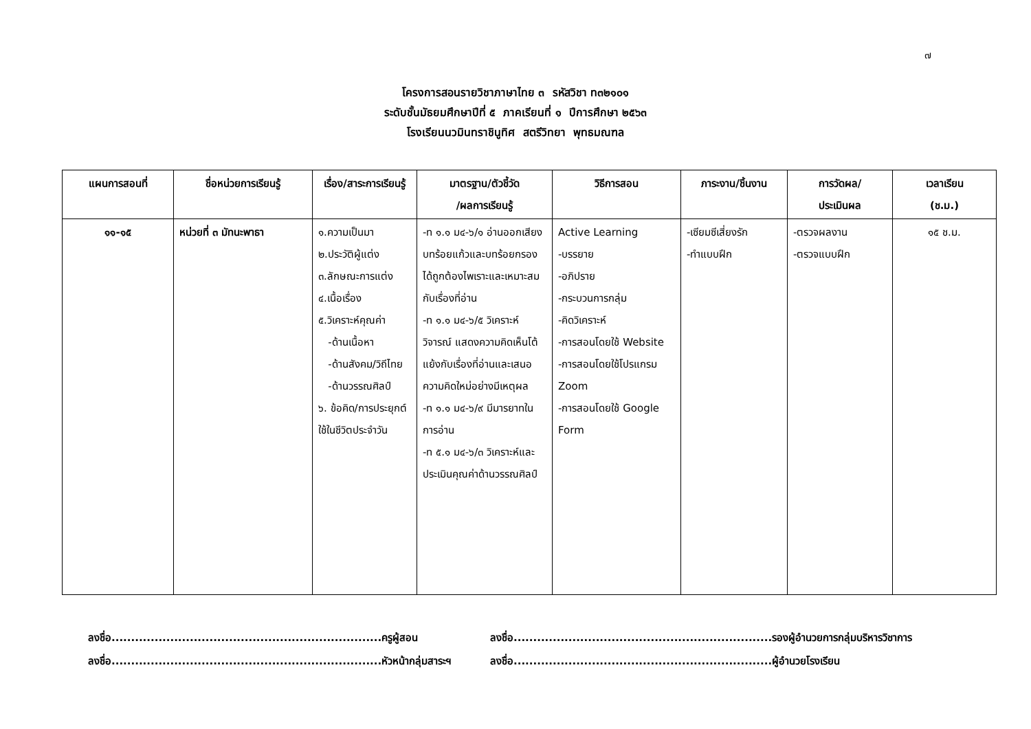๗
โครงการสอนรายวิชาภาษาไทย ๓ รหัสวิชา ท๓๒๑๐๑
ระดับชั้นมัธยมศึกษาปีที่ ๕ ภาคเรียนที่ ๑ ปีการศึกษา ๒๕๖๓
โรงเรียนนวมินทราชินูทิศ สตรีวิทยา พุทธมณฑล
| แผนการสอนที่ | ชื่อหน่วยการเรียนรู้ | เรื่อง/สาระการเรียนรู้ | มาตรฐาน/ตัวชี้วัด /ผลการเรียนรู้ | วิธีการสอน | ภาระงาน/ชิ้นงาน | การวัดผล/ ประเมินผล | เวลาเรียน (ช.ม.) |
| --- | --- | --- | --- | --- | --- | --- | --- |
| ๑๑-๑๕ | หน่วยที่ ๓ มัทนะพาธา | ๑.ความเป็นมา ๒.ประวัติผู้แต่ง ๓.ลักษณะการแต่ง ๔.เนื้อเรื่อง ๕.วิเคราะห์คุณค่า -ด้านเนื้อหา -ด้านสังคม/วิถีไทย -ด้านวรรณศิลป์ ๖. ข้อคิด/การประยุกต์ใช้ในชีวิตประจำวัน | -ท ๑.๑ ม๔-๖/๑ อ่านออกเสียงบทร้อยแก้วและบทร้อยกรองได้ถูกต้องไพเราะและเหมาะสมกับเรื่องที่อ่าน -ท ๑.๑ ม๔-๖/๕ วิเคราะห์ วิจารณ์ แสดงความคิดเห็นโต้แย้งกับเรื่องที่อ่านและเสนอความคิดใหม่อย่างมีเหตุผล -ท ๑.๑ ม๔-๖/๙ มีมารยาทในการอ่าน -ท ๕.๑ ม๔-๖/๓ วิเคราะห์และประเมินคุณค่าด้านวรรณศิลป์ | Active Learning -บรรยาย -อภิปราย -กระบวนการกลุ่ม -คิดวิเคราะห์ -การสอนโดยใช้ Website -การสอนโดยใช้โปรแกรม Zoom -การสอนโดยใช้ Google Form | -เซียมซีเสี่ยงรัก -ทำแบบฝึก | -ตรวจผลงาน -ตรวจแบบฝึก | ๑๕ ช.ม. |
ลงชื่อ.....................................................................ครูผู้สอน
ลงชื่อ..................................................................รองผู้อำนวยการกลุ่มบริหารวิชาการ
ลงชื่อ.....................................................................หัวหน้ากลุ่มสาระฯ
ลงชื่อ..................................................................ผู้อำนวยโรงเรียน